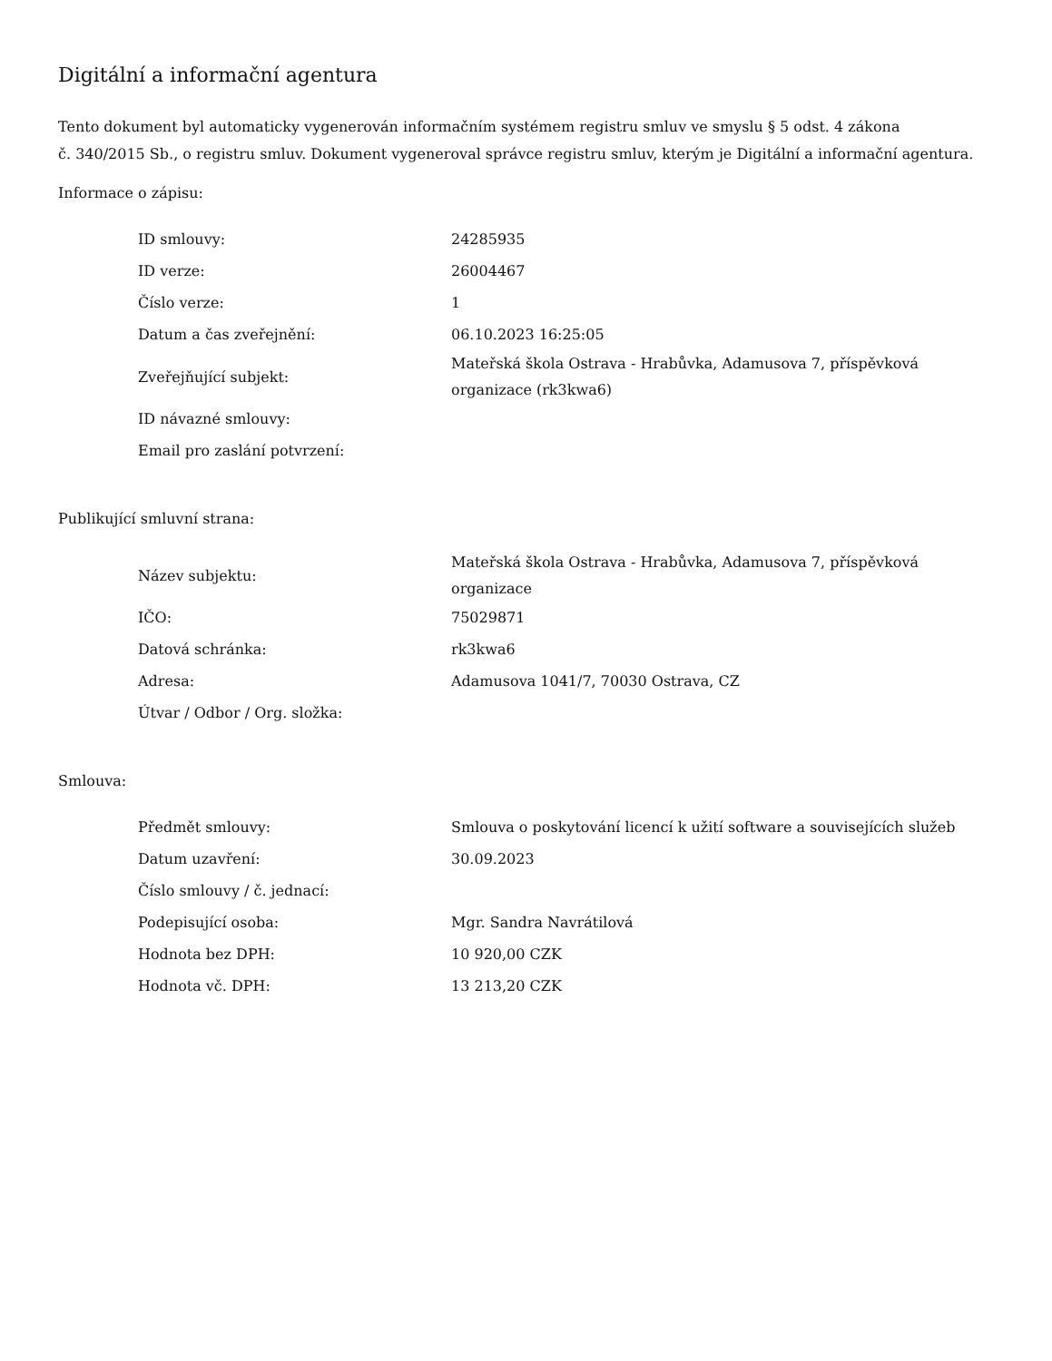Digitální a informační agentura
Tento dokument byl automaticky vygenerován informačním systémem registru smluv ve smyslu § 5 odst. 4 zákona
č. 340/2015 Sb., o registru smluv. Dokument vygeneroval správce registru smluv, kterým je Digitální a informační agentura.
Informace o zápisu:
| ID smlouvy: | 24285935 |
| ID verze: | 26004467 |
| Číslo verze: | 1 |
| Datum a čas zveřejnění: | 06.10.2023 16:25:05 |
| Zveřejňující subjekt: | Mateřská škola Ostrava - Hrabůvka, Adamusova 7, příspěvková organizace (rk3kwa6) |
| ID návazné smlouvy: | |
| Email pro zaslání potvrzení: | |
Publikující smluvní strana:
| Název subjektu: | Mateřská škola Ostrava - Hrabůvka, Adamusova 7, příspěvková organizace |
| IČO: | 75029871 |
| Datová schránka: | rk3kwa6 |
| Adresa: | Adamusova 1041/7, 70030 Ostrava, CZ |
| Útvar / Odbor / Org. složka: | |
Smlouva:
| Předmět smlouvy: | Smlouva o poskytování licencí k užití software a souvisejících služeb |
| Datum uzavření: | 30.09.2023 |
| Číslo smlouvy / č. jednací: | |
| Podepisující osoba: | Mgr. Sandra Navrátilová |
| Hodnota bez DPH: | 10 920,00 CZK |
| Hodnota vč. DPH: | 13 213,20 CZK |